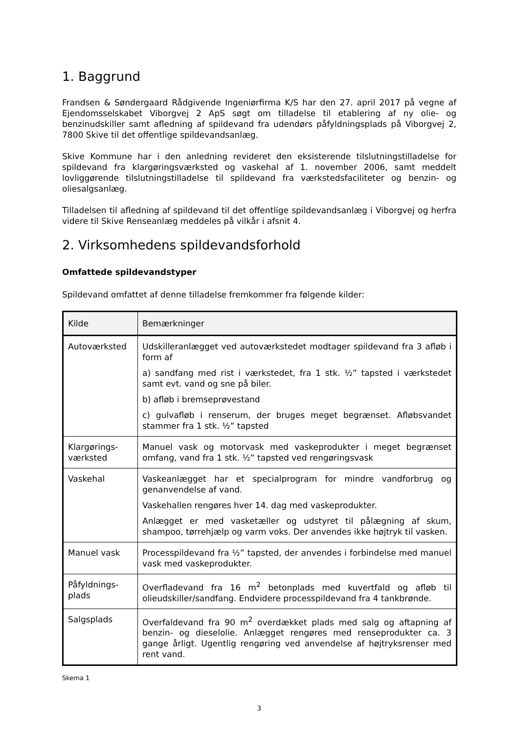1. Baggrund
Frandsen & Søndergaard Rådgivende Ingeniørfirma K/S har den 27. april 2017 på vegne af Ejendomsselskabet Viborgvej 2 ApS søgt om tilladelse til etablering af ny olie- og benzinudskiller samt afledning af spildevand fra udendørs påfyldningsplads på Viborgvej 2, 7800 Skive til det offentlige spildevandsanlæg.
Skive Kommune har i den anledning revideret den eksisterende tilslutningstilladelse for spildevand fra klargøringsværksted og vaskehal af 1. november 2006, samt meddelt lovliggørende tilslutningstilladelse til spildevand fra værkstedsfaciliteter og benzin- og oliesalgsanlæg.
Tilladelsen til afledning af spildevand til det offentlige spildevandsanlæg i Viborgvej og herfra videre til Skive Renseanlæg meddeles på vilkår i afsnit 4.
2. Virksomhedens spildevandsforhold
Omfattede spildevandstyper
Spildevand omfattet af denne tilladelse fremkommer fra følgende kilder:
| Kilde | Bemærkninger |
| --- | --- |
| Autoværksted | Udskilleranlægget ved autoværkstedet modtager spildevand fra 3 afløb i form af a) sandfang med rist i værkstedet, fra 1 stk. ½” tapsted i værkstedet samt evt. vand og sne på biler. b) afløb i bremseprøvestand c) gulvafløb i renserum, der bruges meget begrænset. Afløbsvandet stammer fra 1 stk. ½” tapsted |
| Klargørings- værksted | Manuel vask og motorvask med vaskeprodukter i meget begrænset omfang, vand fra 1 stk. ½” tapsted ved rengøringsvask |
| Vaskehal | Vaskeanlægget har et specialprogram for mindre vandforbrug og genanvendelse af vand. Vaskehallen rengøres hver 14. dag med vaskeprodukter. Anlægget er med vasketæller og udstyret til pålægning af skum, shampoo, tørrehjælp og varm voks. Der anvendes ikke højtryk til vasken. |
| Manuel vask | Processpildevand fra ½” tapsted, der anvendes i forbindelse med manuel vask med vaskeprodukter. |
| Påfyldnings- plads | Overfladevand fra 16 m<sup>2</sup> betonplads med kuvertfald og afløb til olieudskiller/sandfang. Endvidere processpildevand fra 4 tankbrønde. |
| Salgsplads | Overfaldevand fra 90 m<sup>2</sup> overdækket plads med salg og aftapning af benzin- og dieselolie. Anlægget rengøres med renseprodukter ca. 3 gange årligt. Ugentlig rengøring ved anvendelse af højtryksrenser med rent vand. |
Skema 1
3